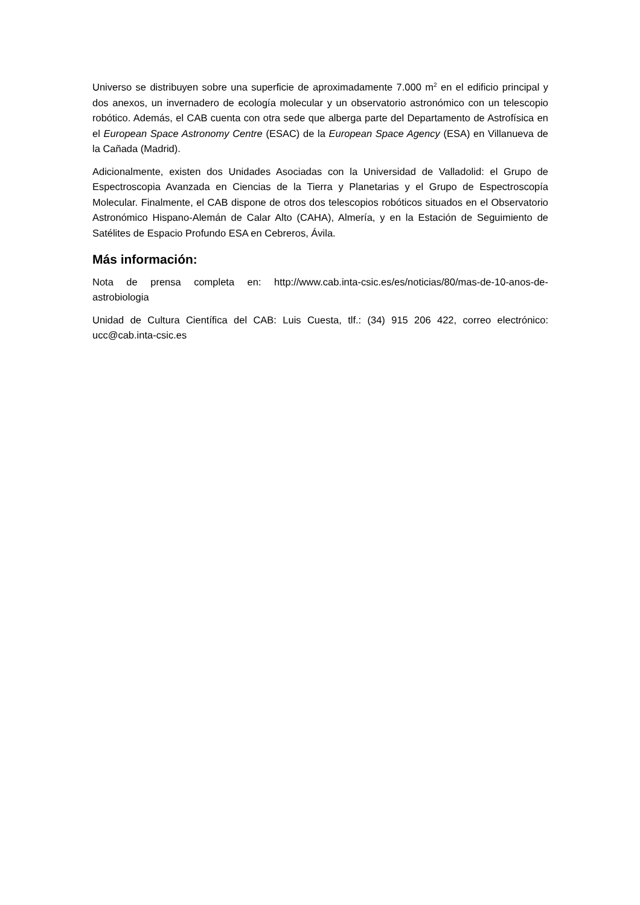Universo se distribuyen sobre una superficie de aproximadamente 7.000 m<sup>2</sup> en el edificio principal y dos anexos, un invernadero de ecología molecular y un observatorio astronómico con un telescopio robótico. Además, el CAB cuenta con otra sede que alberga parte del Departamento de Astrofísica en el European Space Astronomy Centre (ESAC) de la European Space Agency (ESA) en Villanueva de la Cañada (Madrid).
Adicionalmente, existen dos Unidades Asociadas con la Universidad de Valladolid: el Grupo de Espectroscopia Avanzada en Ciencias de la Tierra y Planetarias y el Grupo de Espectroscopía Molecular. Finalmente, el CAB dispone de otros dos telescopios robóticos situados en el Observatorio Astronómico Hispano-Alemán de Calar Alto (CAHA), Almería, y en la Estación de Seguimiento de Satélites de Espacio Profundo ESA en Cebreros, Ávila.
Más información:
Nota de prensa completa en: http://www.cab.inta-csic.es/es/noticias/80/mas-de-10-anos-de-astrobiologia
Unidad de Cultura Científica del CAB: Luis Cuesta, tlf.: (34) 915 206 422, correo electrónico: ucc@cab.inta-csic.es